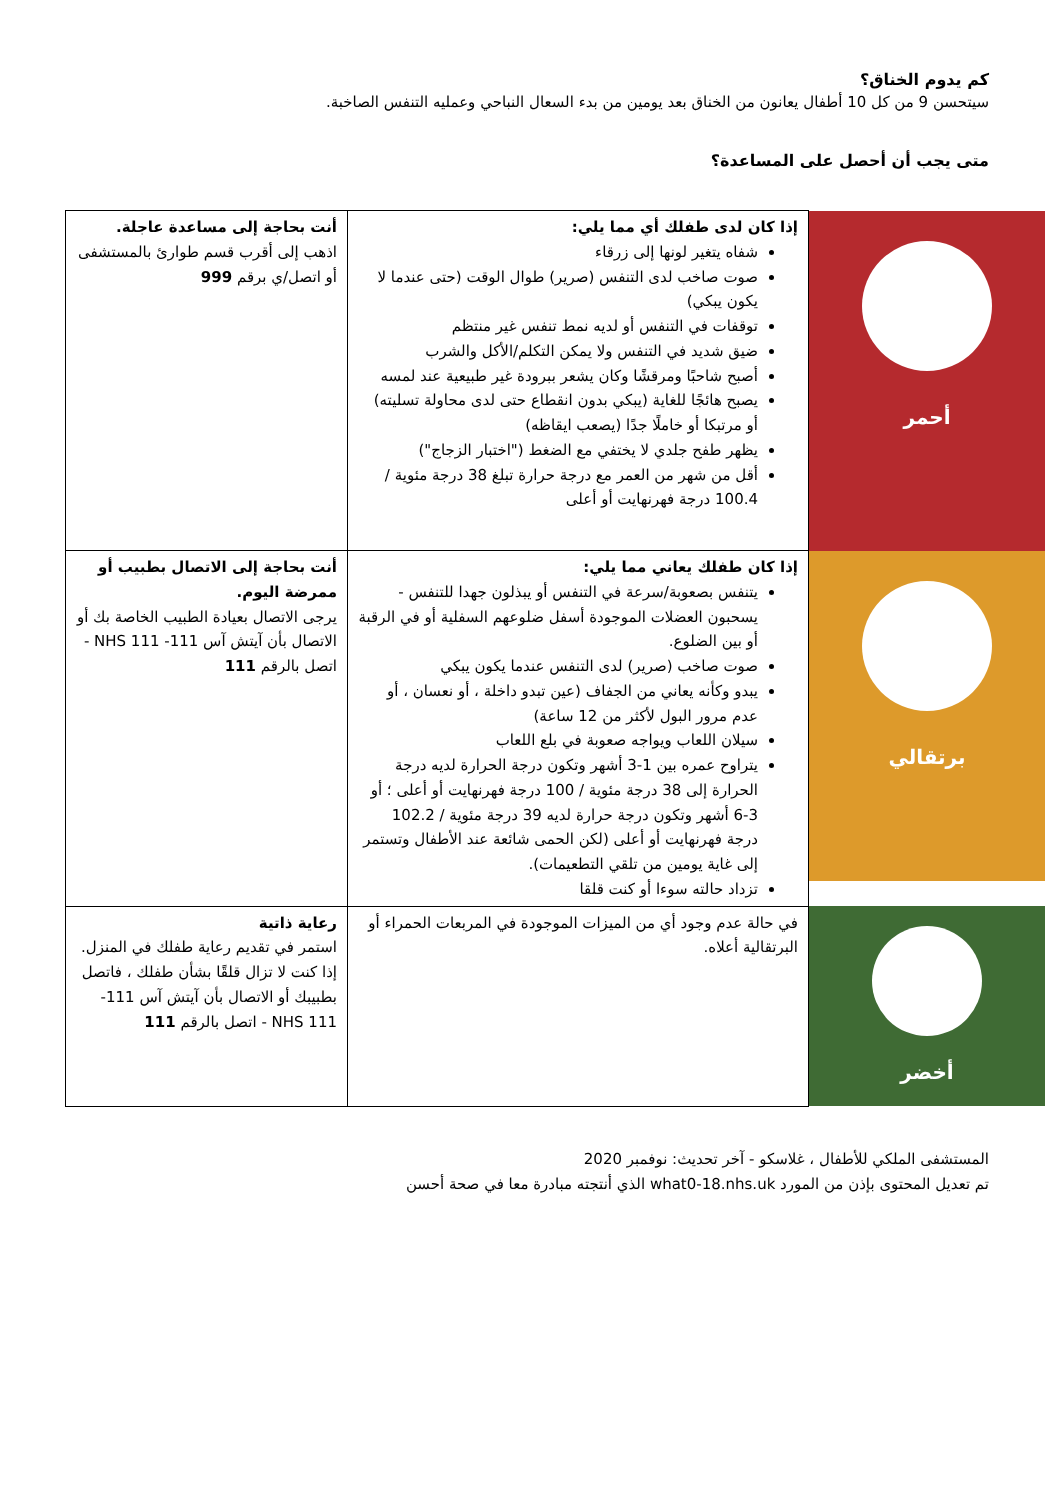كم يدوم الخناق؟
سيتحسن 9 من كل 10 أطفال يعانون من الخناق بعد يومين من بدء السعال النباحي وعمليه التنفس الصاخبة.
متى يجب أن أحصل على المساعدة؟
| أحمر | إذا كان لدى طفلك أي مما يلي: شفاه يتغير لونها إلى زرقاء صوت صاخب لدى التنفس (صرير) طوال الوقت (حتى عندما لا يكون يبكي) توقفات في التنفس أو لديه نمط تنفس غير منتظم ضيق شديد في التنفس ولا يمكن التكلم/الأكل والشرب أصبح شاحبًا ومرقشًا وكان يشعر ببرودة غير طبيعية عند لمسه يصبح هائجًا للغاية (يبكي بدون انقطاع حتى لدى محاولة تسليته) أو مرتبكا أو خاملًا جدًا (يصعب ايقاظه) يظهر طفح جلدي لا يختفي مع الضغط ("اختبار الزجاج") أقل من شهر من العمر مع درجة حرارة تبلغ 38 درجة مئوية / 100.4 درجة فهرنهايت أو أعلى | أنت بحاجة إلى مساعدة عاجلة. اذهب إلى أقرب قسم طوارئ بالمستشفى أو اتصل/ي برقم 999 |
| برتقالي | إذا كان طفلك يعاني مما يلي: يتنفس بصعوبة/سرعة في التنفس أو يبذلون جهدا للتنفس - يسحبون العضلات الموجودة أسفل ضلوعهم السفلية أو في الرقبة أو بين الضلوع. صوت صاخب (صرير) لدى التنفس عندما يكون يبكي يبدو وكأنه يعاني من الجفاف (عين تبدو داخلة ، أو نعسان ، أو عدم مرور البول لأكثر من 12 ساعة) سيلان اللعاب ويواجه صعوبة في بلع اللعاب يتراوح عمره بين 1-3 أشهر وتكون درجة الحرارة لديه درجة الحرارة إلى 38 درجة مئوية / 100 درجة فهرنهايت أو أعلى ؛ أو 3-6 أشهر وتكون درجة حرارة لديه 39 درجة مئوية / 102.2 درجة فهرنهايت أو أعلى (لكن الحمى شائعة عند الأطفال وتستمر إلى غاية يومين من تلقي التطعيمات). تزداد حالته سوءا أو كنت قلقا | أنت بحاجة إلى الاتصال بطبيب أو ممرضة اليوم. يرجى الاتصال بعيادة الطبيب الخاصة بك أو الاتصال بأن آيتش آس 111- NHS 111 - اتصل بالرقم 111 |
| أخضر | في حالة عدم وجود أي من الميزات الموجودة في المربعات الحمراء أو البرتقالية أعلاه. | رعاية ذاتية استمر في تقديم رعاية طفلك في المنزل. إذا كنت لا تزال قلقًا بشأن طفلك ، فاتصل بطبيبك أو الاتصال بأن آيتش آس 111- NHS 111 - اتصل بالرقم 111 |
المستشفى الملكي للأطفال ، غلاسكو - آخر تحديث: نوفمبر 2020
تم تعديل المحتوى بإذن من المورد what0-18.nhs.uk الذي أنتجته مبادرة معا في صحة أحسن